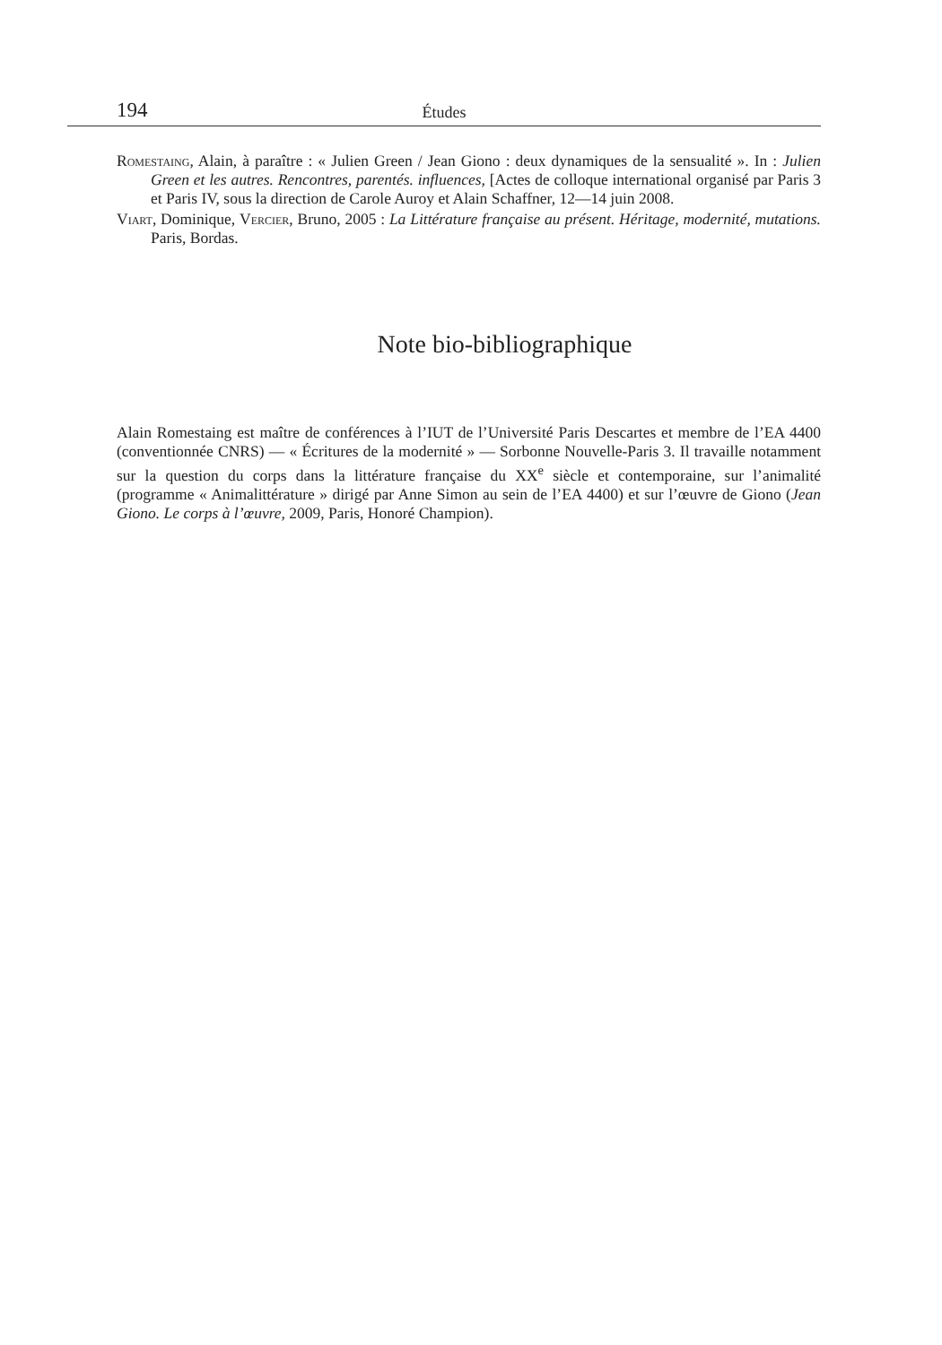194 Études
Romestaing, Alain, à paraître : « Julien Green / Jean Giono : deux dynamiques de la sensualité ». In : Julien Green et les autres. Rencontres, parentés. influences, [Actes de colloque international organisé par Paris 3 et Paris IV, sous la direction de Carole Auroy et Alain Schaffner, 12—14 juin 2008.
Viart, Dominique, Vercier, Bruno, 2005 : La Littérature française au présent. Héritage, modernité, mutations. Paris, Bordas.
Note bio-bibliographique
Alain Romestaing est maître de conférences à l’IUT de l’Université Paris Descartes et membre de l’EA 4400 (conventionnée CNRS) — « Écritures de la modernité » — Sorbonne Nouvelle-Paris 3. Il travaille notamment sur la question du corps dans la littérature française du XX<sup>e</sup> siècle et contemporaine, sur l’animalité (programme « Animalittérature » dirigé par Anne Simon au sein de l’EA 4400) et sur l’œuvre de Giono (Jean Giono. Le corps à l’œuvre, 2009, Paris, Honoré Champion).